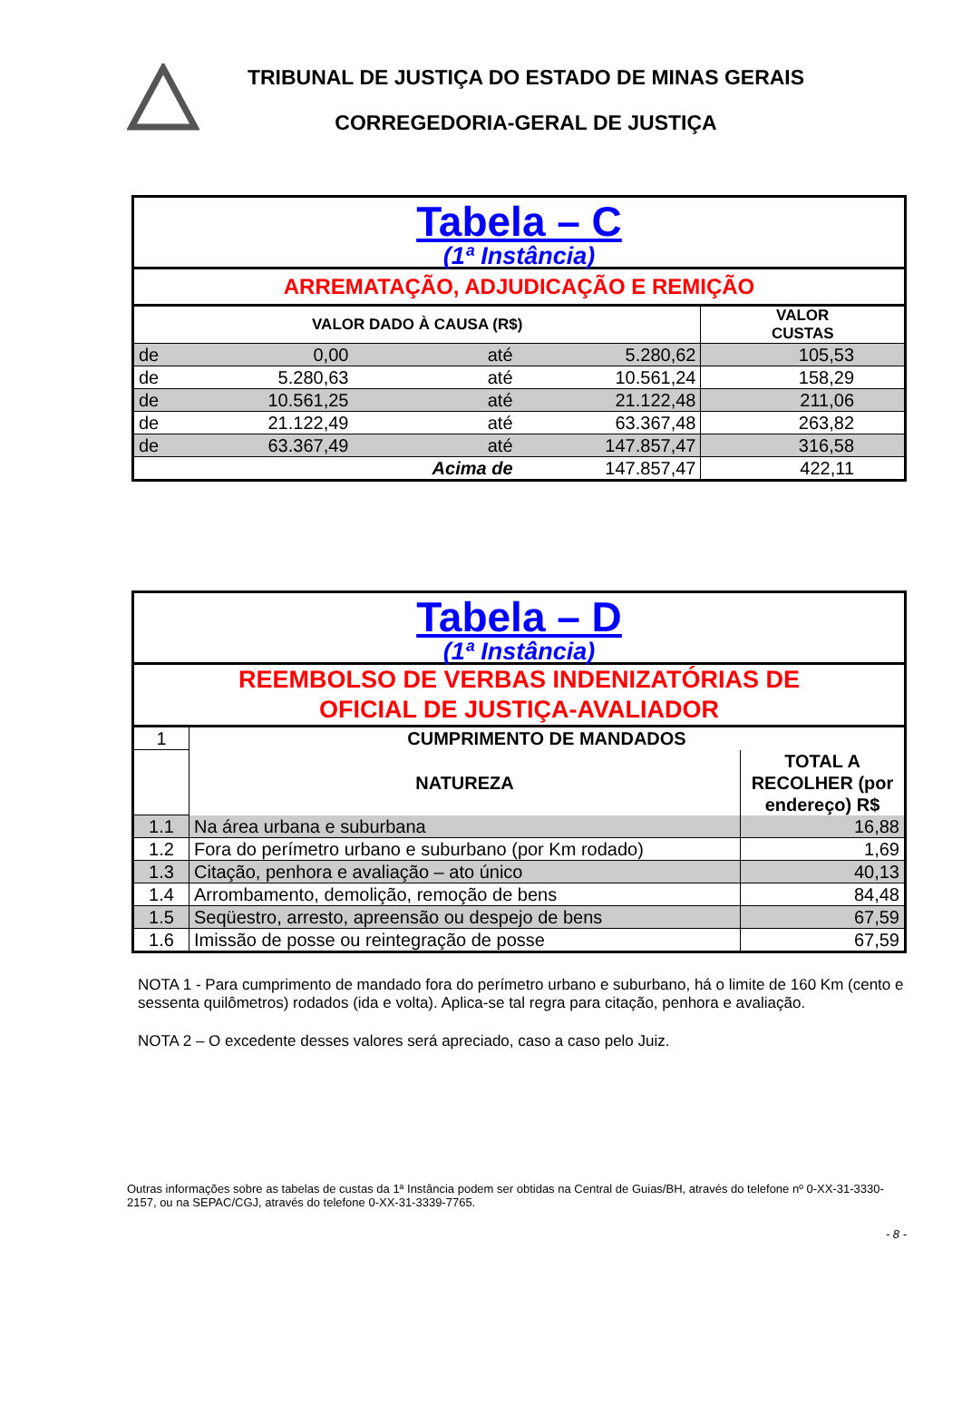TRIBUNAL DE JUSTIÇA DO ESTADO DE MINAS GERAIS
CORREGEDORIA-GERAL DE JUSTIÇA
| Tabela – C (1ª Instância) | | | | |
| ARREMATAÇÃO, ADJUDICAÇÃO E REMIÇÃO | | | | |
| VALOR DADO À CAUSA (R$) | | | | VALOR CUSTAS |
| de | 0,00 | até | 5.280,62 | 105,53 |
| de | 5.280,63 | até | 10.561,24 | 158,29 |
| de | 10.561,25 | até | 21.122,48 | 211,06 |
| de | 21.122,49 | até | 63.367,48 | 263,82 |
| de | 63.367,49 | até | 147.857,47 | 316,58 |
| | | Acima de | 147.857,47 | 422,11 |
| Tabela – D (1ª Instância) | | |
| REEMBOLSO DE VERBAS INDENIZATÓRIAS DE OFICIAL DE JUSTIÇA-AVALIADOR | | |
| 1 | CUMPRIMENTO DE MANDADOS | |
| | NATUREZA | TOTAL A RECOLHER (por endereço) R$ |
| 1.1 | Na área urbana e suburbana | 16,88 |
| 1.2 | Fora do perímetro urbano e suburbano (por Km rodado) | 1,69 |
| 1.3 | Citação, penhora e avaliação – ato único | 40,13 |
| 1.4 | Arrombamento, demolição, remoção de bens | 84,48 |
| 1.5 | Seqüestro, arresto, apreensão ou despejo de bens | 67,59 |
| 1.6 | Imissão de posse ou reintegração de posse | 67,59 |
NOTA 1 - Para cumprimento de mandado fora do perímetro urbano e suburbano, há o limite de 160 Km (cento e sessenta quilômetros) rodados (ida e volta). Aplica-se tal regra para citação, penhora e avaliação.
NOTA 2 – O excedente desses valores será apreciado, caso a caso pelo Juiz.
Outras informações sobre as tabelas de custas da 1ª Instância podem ser obtidas na Central de Guias/BH, através do telefone nº 0-XX-31-3330-2157, ou na SEPAC/CGJ, através do telefone 0-XX-31-3339-7765.
- 8 -